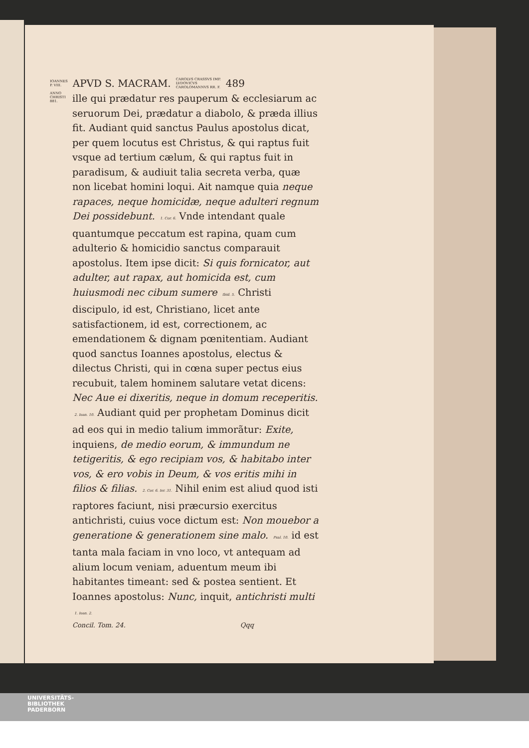IOANNES
P. VIII. APVD S. MACRAM. CAROLVS CRASSVS IMP.
LVDOVICVS
CAROLOMANNVS RR. F. 489
ANNO CHRISTI 881.
ille qui prædatur res pauperum & ecclesiarum ac seruorum Dei, prædatur a diabolo, & præda illius fit. Audiant quid sanctus Paulus apostolus dicat, per quem locutus est Christus, & qui raptus fuit vsque ad tertium cælum, & qui raptus fuit in paradisum, & audiuit talia secreta verba, quæ non licebat homini loqui. Ait namque quia neque rapaces, neque homicidæ, neque adulteri regnum Dei possidebunt. 1. Cor. 6. Vnde intendant quale quantumque peccatum est rapina, quam cum adulterio & homicidio sanctus comparauit apostolus. Item ipse dicit: Si quis fornicator, aut adulter, aut rapax, aut homicida est, cum huiusmodi nec cibum sumere Ibid. 5. Christi discipulo, id est, Christiano, licet ante satisfactionem, id est, correctionem, ac emendationem & dignam pœnitentiam. Audiant quod sanctus Ioannes apostolus, electus & dilectus Christi, qui in cœna super pectus eius recubuit, talem hominem salutare vetat dicens: Nec Aue ei dixeritis, neque in domum receperitis. 2. Ioan. 10. Audiant quid per prophetam Dominus dicit ad eos qui in medio talium immorãtur: Exite, inquiens, de medio eorum, & immundum ne tetigeritis, & ego recipiam vos, & habitabo inter vos, & ero vobis in Deum, & vos eritis mihi in filios & filias. 2. Cor. 6. Ier. 31. Nihil enim est aliud quod isti raptores faciunt, nisi præcursio exercitus antichristi, cuius voce dictum est: Non mouebor a generatione & generationem sine malo. Psal. 10. id est tanta mala faciam in vno loco, vt antequam ad alium locum veniam, aduentum meum ibi habitantes timeant: sed & postea sentient. Et Ioannes apostolus: Nunc, inquit, antichristi multi 1. Ioan. 2.
Concil. Tom. 24. Qqq
UNIVERSITÄTS-
BIBLIOTHEK
PADERBORN